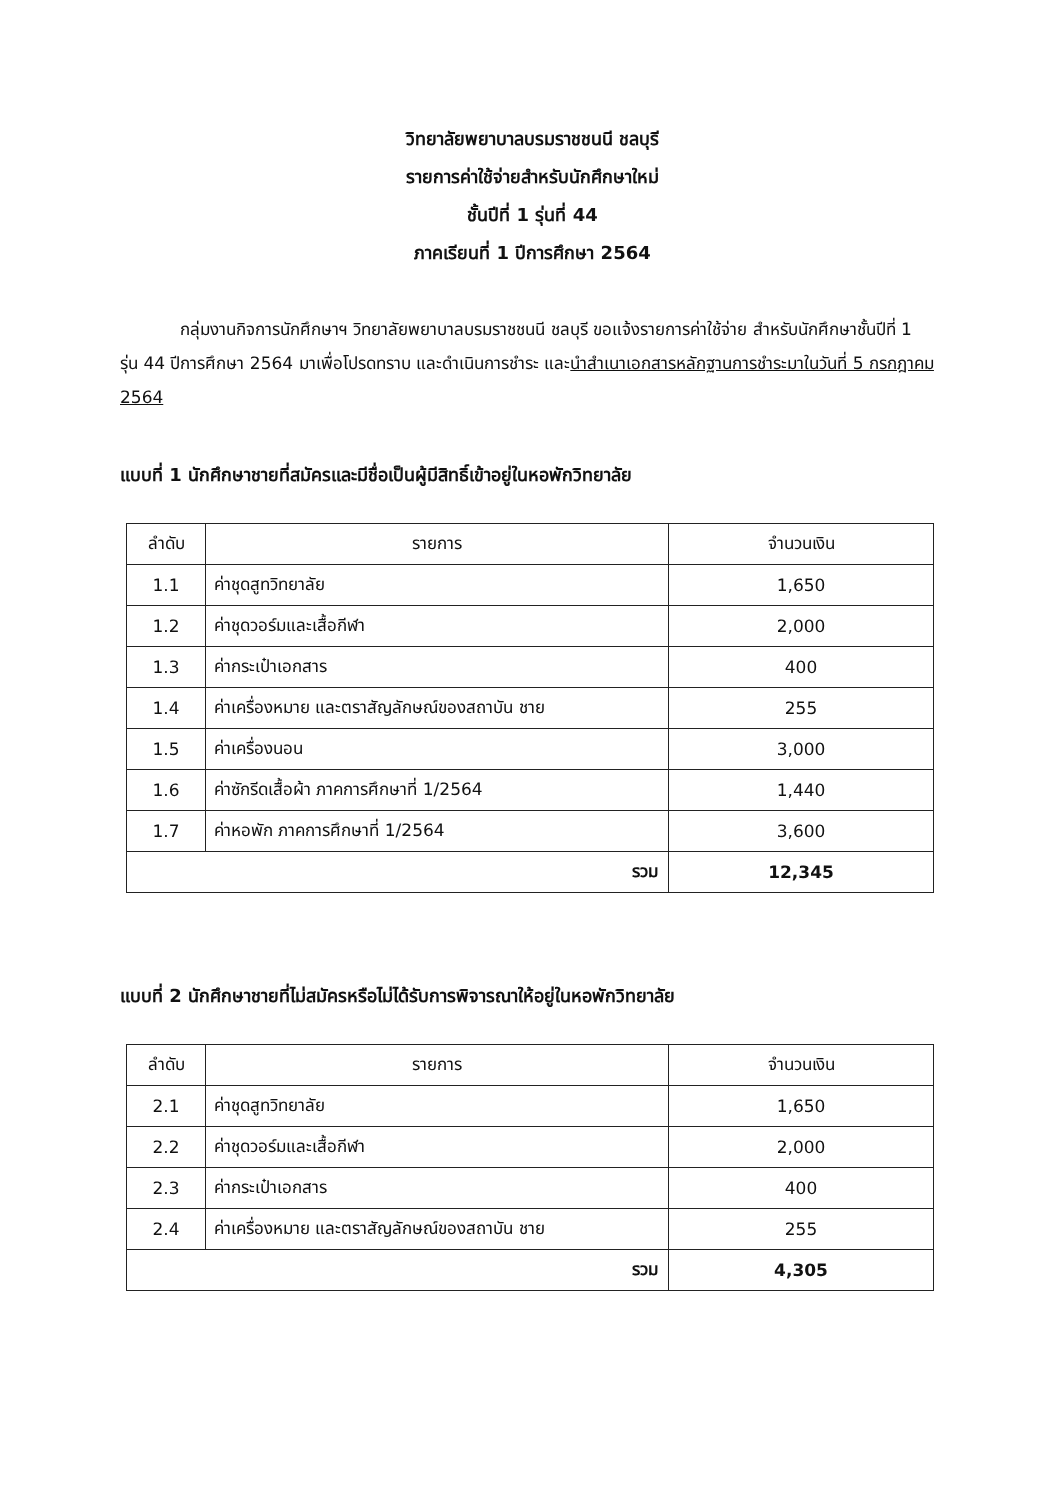วิทยาลัยพยาบาลบรมราชชนนี ชลบุรี
รายการค่าใช้จ่ายสำหรับนักศึกษาใหม่
ชั้นปีที่ 1 รุ่นที่ 44
ภาคเรียนที่ 1 ปีการศึกษา 2564
กลุ่มงานกิจการนักศึกษาฯ วิทยาลัยพยาบาลบรมราชชนนี ชลบุรี ขอแจ้งรายการค่าใช้จ่าย สำหรับนักศึกษาชั้นปีที่ 1 รุ่น 44 ปีการศึกษา 2564 มาเพื่อโปรดทราบ และดำเนินการชำระ และนำสำเนาเอกสารหลักฐานการชำระมาในวันที่ 5 กรกฎาคม 2564
แบบที่ 1 นักศึกษาชายที่สมัครและมีชื่อเป็นผู้มีสิทธิ์เข้าอยู่ในหอพักวิทยาลัย
| ลำดับ | รายการ | จำนวนเงิน |
| --- | --- | --- |
| 1.1 | ค่าชุดสูทวิทยาลัย | 1,650 |
| 1.2 | ค่าชุดวอร์มและเสื้อกีฬา | 2,000 |
| 1.3 | ค่ากระเป๋าเอกสาร | 400 |
| 1.4 | ค่าเครื่องหมาย และตราสัญลักษณ์ของสถาบัน ชาย | 255 |
| 1.5 | ค่าเครื่องนอน | 3,000 |
| 1.6 | ค่าซักรีดเสื้อผ้า ภาคการศึกษาที่ 1/2564 | 1,440 |
| 1.7 | ค่าหอพัก ภาคการศึกษาที่ 1/2564 | 3,600 |
| รวม | | 12,345 |
แบบที่ 2 นักศึกษาชายที่ไม่สมัครหรือไม่ได้รับการพิจารณาให้อยู่ในหอพักวิทยาลัย
| ลำดับ | รายการ | จำนวนเงิน |
| --- | --- | --- |
| 2.1 | ค่าชุดสูทวิทยาลัย | 1,650 |
| 2.2 | ค่าชุดวอร์มและเสื้อกีฬา | 2,000 |
| 2.3 | ค่ากระเป๋าเอกสาร | 400 |
| 2.4 | ค่าเครื่องหมาย และตราสัญลักษณ์ของสถาบัน ชาย | 255 |
| รวม | | 4,305 |